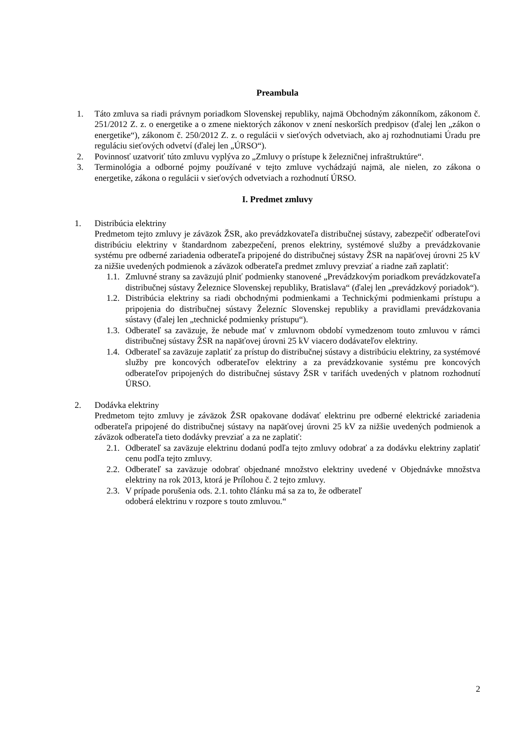Preambula
1. Táto zmluva sa riadi právnym poriadkom Slovenskej republiky, najmä Obchodným zákonníkom, zákonom č. 251/2012 Z. z. o energetike a o zmene niektorých zákonov v znení neskorších predpisov (ďalej len „zákon o energetike“), zákonom č. 250/2012 Z. z. o regulácii v sieťových odvetviach, ako aj rozhodnutiami Úradu pre reguláciu sieťových odvetví (ďalej len „ÚRSO“).
2. Povinnosť uzatvoriť túto zmluvu vyplýva zo „Zmluvy o prístupe k železničnej infraštruktúre“.
3. Terminológia a odborné pojmy používané v tejto zmluve vychádzajú najmä, ale nielen, zo zákona o energetike, zákona o regulácii v sieťových odvetviach a rozhodnutí ÚRSO.
I. Predmet zmluvy
1. Distribúcia elektriny
Predmetom tejto zmluvy je záväzok ŽSR, ako prevádzkovateľa distribučnej sústavy, zabezpečiť odberateľovi distribúciu elektriny v štandardnom zabezpečení, prenos elektriny, systémové služby a prevádzkovanie systému pre odberné zariadenia odberateľa pripojené do distribučnej sústavy ŽSR na napäťovej úrovni 25 kV za nižšie uvedených podmienok a záväzok odberateľa predmet zmluvy prevziať a riadne zaň zaplatiť:
1.1. Zmluvné strany sa zaväzujú plniť podmienky stanovené „Prevádzkovým poriadkom prevádzkovateľa distribučnej sústavy Železnice Slovenskej republiky, Bratislava“ (ďalej len „prevádzkový poriadok“).
1.2. Distribúcia elektriny sa riadi obchodnými podmienkami a Technickými podmienkami prístupu a pripojenia do distribučnej sústavy Železníc Slovenskej republiky a pravidlami prevádzkovania sústavy (ďalej len „technické podmienky prístupu“).
1.3. Odberateľ sa zaväzuje, že nebude mať v zmluvnom období vymedzenom touto zmluvou v rámci distribučnej sústavy ŽSR na napäťovej úrovni 25 kV viacero dodávateľov elektriny.
1.4. Odberateľ sa zaväzuje zaplatiť za prístup do distribučnej sústavy a distribúciu elektriny, za systémové služby pre koncových odberateľov elektriny a za prevádzkovanie systému pre koncových odberateľov pripojených do distribučnej sústavy ŽSR v tarifách uvedených v platnom rozhodnutí ÚRSO.
2. Dodávka elektriny
Predmetom tejto zmluvy je záväzok ŽSR opakovane dodávať elektrinu pre odberné elektrické zariadenia odberateľa pripojené do distribučnej sústavy na napäťovej úrovni 25 kV za nižšie uvedených podmienok a záväzok odberateľa tieto dodávky prevziať a za ne zaplatiť:
2.1. Odberateľ sa zaväzuje elektrinu dodanú podľa tejto zmluvy odobrať a za dodávku elektriny zaplatiť cenu podľa tejto zmluvy.
2.2. Odberateľ sa zaväzuje odobrať objednané množstvo elektriny uvedené v Objednávke množstva elektriny na rok 2013, ktorá je Prílohou č. 2 tejto zmluvy.
2.3. V prípade porušenia ods. 2.1. tohto článku má sa za to, že odberateľ
odoberá elektrinu v rozpore s touto zmluvou.“
2